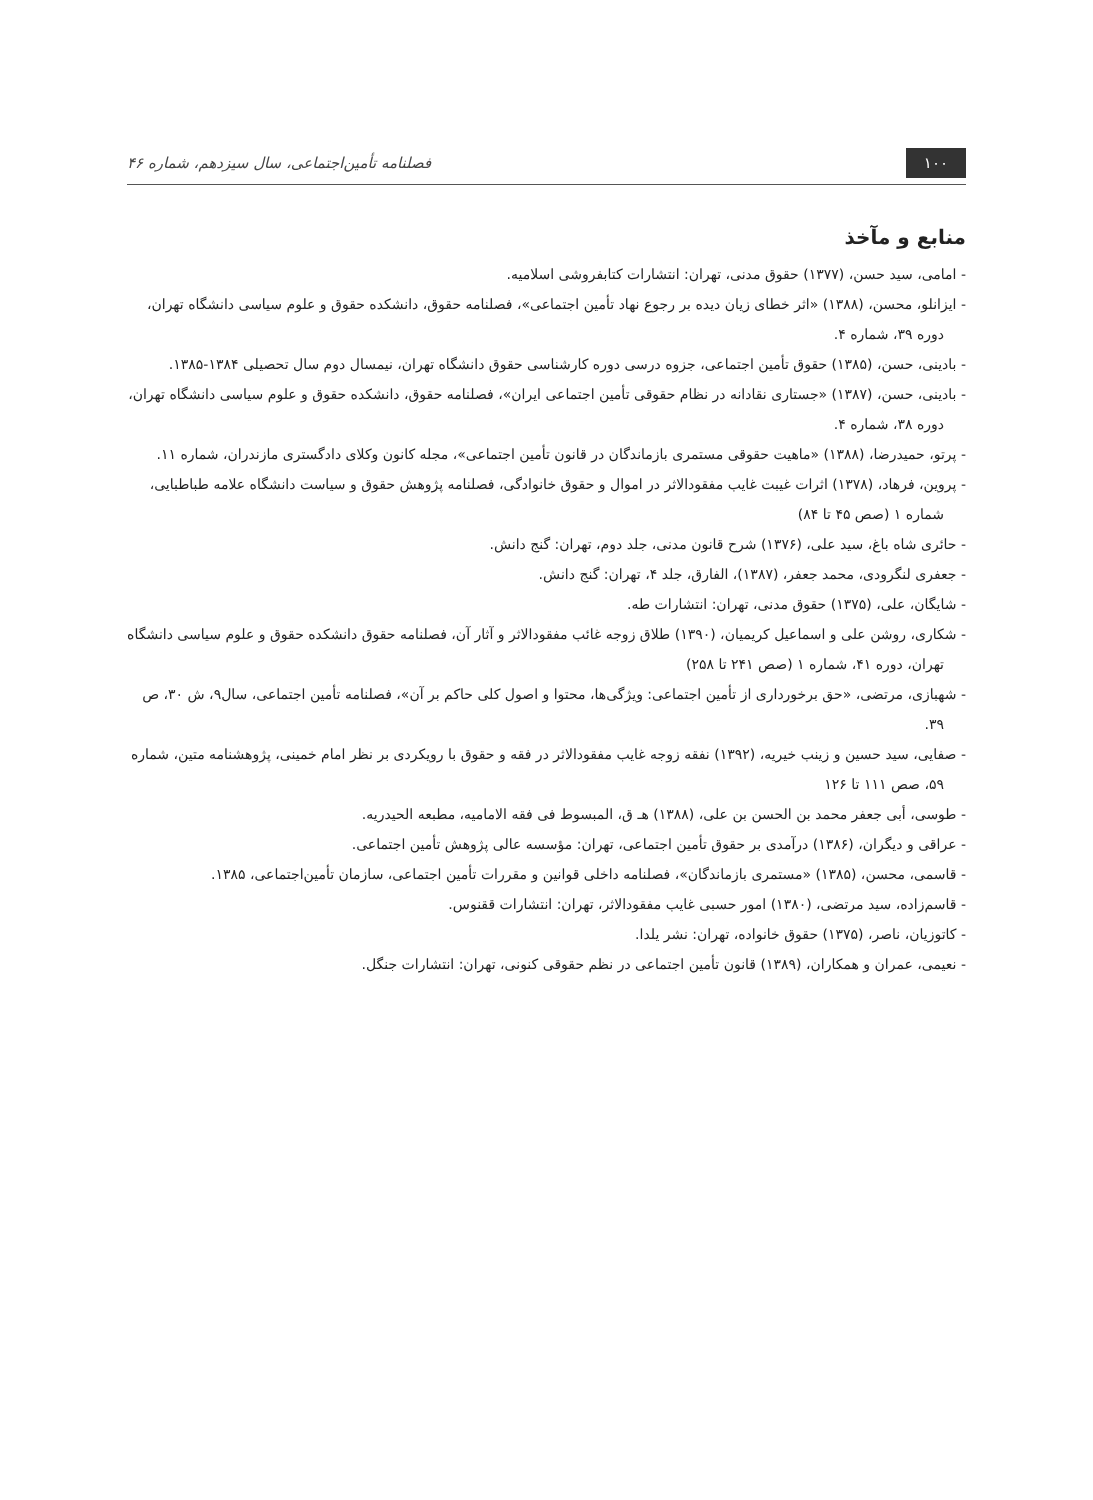۱۰۰ فصلنامه تأمین‌اجتماعی، سال سیزدهم، شماره ۴۶
منابع و مآخذ
- امامی، سید حسن، (۱۳۷۷) حقوق مدنی، تهران: انتشارات کتابفروشی اسلامیه.
- ایزانلو، محسن، (۱۳۸۸) «اثر خطای زیان دیده بر رجوع نهاد تأمین اجتماعی»، فصلنامه حقوق، دانشکده حقوق و علوم سیاسی دانشگاه تهران، دوره ۳۹، شماره ۴.
- بادینی، حسن، (۱۳۸۵) حقوق تأمین اجتماعی، جزوه درسی دوره کارشناسی حقوق دانشگاه تهران، نیمسال دوم سال تحصیلی ۱۳۸۴-۱۳۸۵.
- بادینی، حسن، (۱۳۸۷) «جستاری نقادانه در نظام حقوقی تأمین اجتماعی ایران»، فصلنامه حقوق، دانشکده حقوق و علوم سیاسی دانشگاه تهران، دوره ۳۸، شماره ۴.
- پرتو، حمیدرضا، (۱۳۸۸) «ماهیت حقوقی مستمری بازماندگان در قانون تأمین اجتماعی»، مجله کانون وکلای دادگستری مازندران، شماره ۱۱.
- پروین، فرهاد، (۱۳۷۸) اثرات غیبت غایب مفقودالاثر در اموال و حقوق خانوادگی، فصلنامه پژوهش حقوق و سیاست دانشگاه علامه طباطبایی، شماره ۱ (صص ۴۵ تا ۸۴)
- حائری شاه باغ، سید علی، (۱۳۷۶) شرح قانون مدنی، جلد دوم، تهران: گنج دانش.
- جعفری لنگرودی، محمد جعفر، (۱۳۸۷)، الفارق، جلد ۴، تهران: گنج دانش.
- شایگان، علی، (۱۳۷۵) حقوق مدنی، تهران: انتشارات طه.
- شکاری، روشن علی و اسماعیل کریمیان، (۱۳۹۰) طلاق زوجه غائب مفقودالاثر و آثار آن، فصلنامه حقوق دانشکده حقوق و علوم سیاسی دانشگاه تهران، دوره ۴۱، شماره ۱ (صص ۲۴۱ تا ۲۵۸)
- شهبازی، مرتضی، «حق برخورداری از تأمین اجتماعی: ویژگی‌ها، محتوا و اصول کلی حاکم بر آن»، فصلنامه تأمین اجتماعی، سال۹، ش ۳۰، ص ۳۹.
- صفایی، سید حسین و زینب خیریه، (۱۳۹۲) نفقه زوجه غایب مفقودالاثر در فقه و حقوق با رویکردی بر نظر امام خمینی، پژوهشنامه متین، شماره ۵۹، صص ۱۱۱ تا ۱۲۶
- طوسی، أبی جعفر محمد بن الحسن بن علی، (۱۳۸۸) هـ ق، المبسوط فی فقه الامامیه، مطبعه الحیدریه.
- عراقی و دیگران، (۱۳۸۶) درآمدی بر حقوق تأمین اجتماعی، تهران: مؤسسه عالی پژوهش تأمین اجتماعی.
- قاسمی، محسن، (۱۳۸۵) «مستمری بازماندگان»، فصلنامه داخلی قوانین و مقررات تأمین اجتماعی، سازمان تأمین‌اجتماعی، ۱۳۸۵.
- قاسم‌زاده، سید مرتضی، (۱۳۸۰) امور حسبی غایب مفقودالاثر، تهران: انتشارات ققنوس.
- کاتوزیان، ناصر، (۱۳۷۵) حقوق خانواده، تهران: نشر یلدا.
- نعیمی، عمران و همکاران، (۱۳۸۹) قانون تأمین اجتماعی در نظم حقوقی کنونی، تهران: انتشارات جنگل.